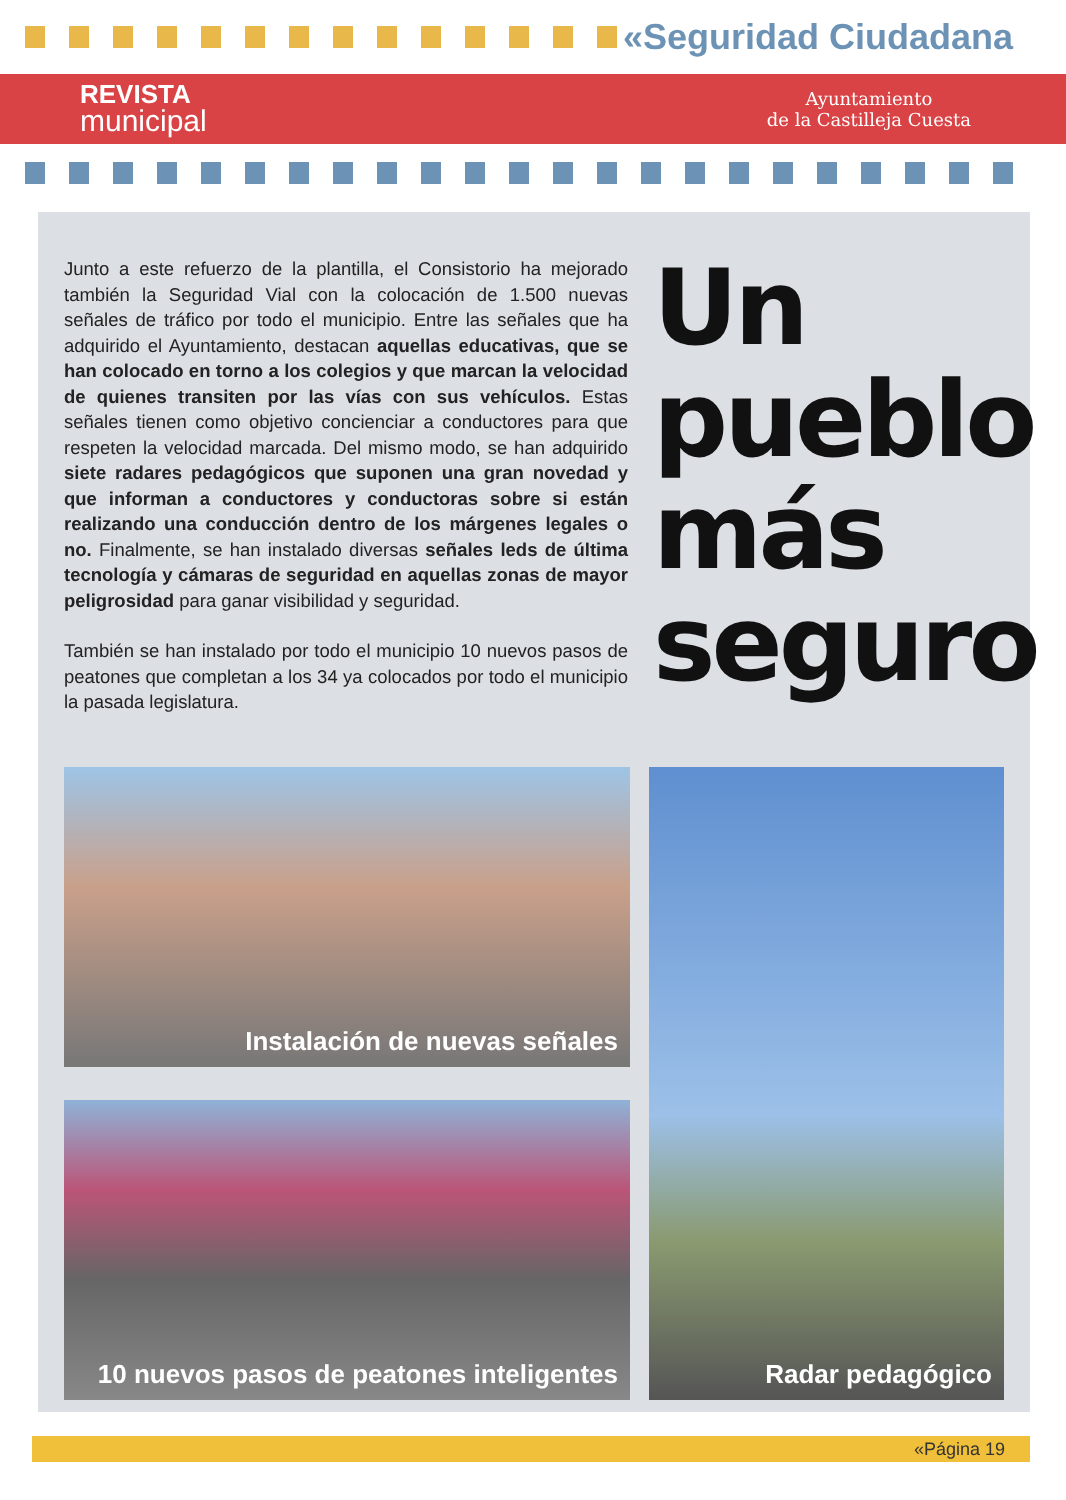«Seguridad Ciudadana
REVISTA
municipal
Ayuntamiento
de la Castilleja Cuesta
Junto a este refuerzo de la plantilla, el Consistorio ha mejorado también la Seguridad Vial con la colocación de 1.500 nuevas señales de tráfico por todo el municipio. Entre las señales que ha adquirido el Ayuntamiento, destacan aquellas educativas, que se han colocado en torno a los colegios y que marcan la velocidad de quienes transiten por las vías con sus vehículos. Estas señales tienen como objetivo concienciar a conductores para que respeten la velocidad marcada. Del mismo modo, se han adquirido siete radares pedagógicos que suponen una gran novedad y que informan a conductores y conductoras sobre si están realizando una conducción dentro de los márgenes legales o no. Finalmente, se han instalado diversas señales leds de última tecnología y cámaras de seguridad en aquellas zonas de mayor peligrosidad para ganar visibilidad y seguridad.
También se han instalado por todo el municipio 10 nuevos pasos de peatones que completan a los 34 ya colocados por todo el municipio la pasada legislatura.
Un
pueblo
más
seguro
Instalación de nuevas señales
10 nuevos pasos de peatones inteligentes
Radar pedagógico
«Página 19